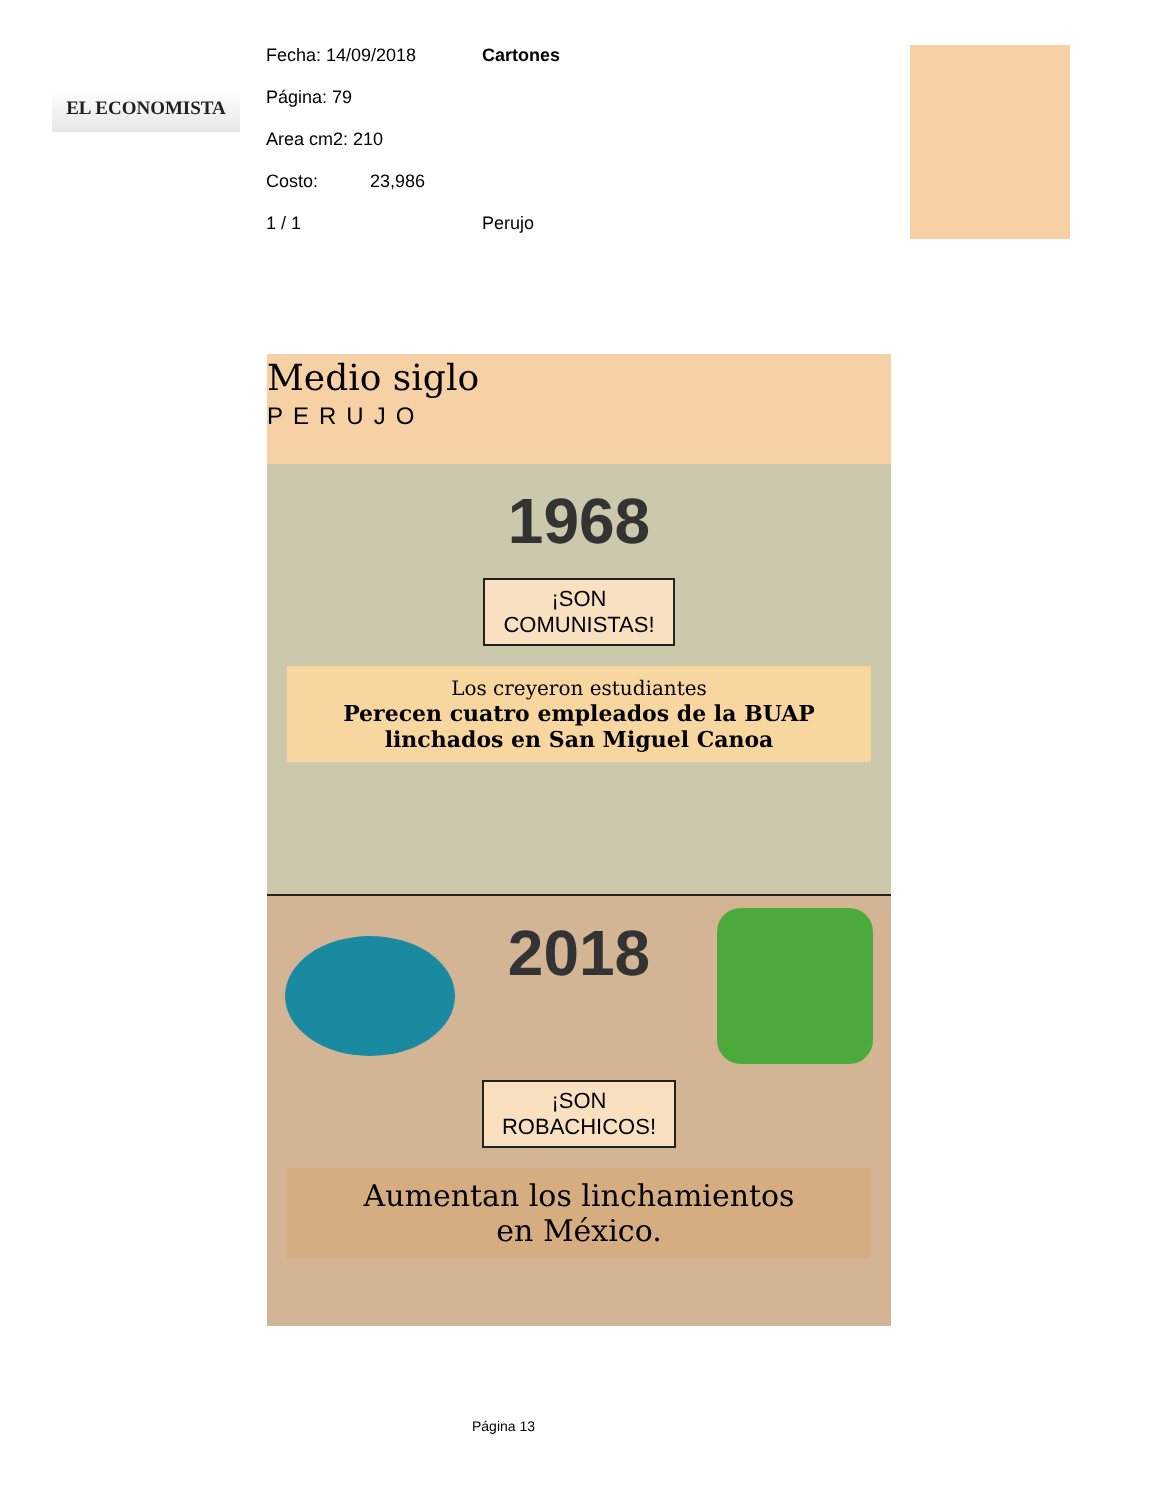EL ECONOMISTA
Fecha: 14/09/2018 Cartones
Página: 79
Area cm2: 210
Costo: 23,986
1 / 1 Perujo
Medio siglo
PERUJO
1968
¡SON
COMUNISTAS!
Los creyeron estudiantes
Perecen cuatro empleados de la BUAP
linchados en San Miguel Canoa
2018
¡SON
ROBACHICOS!
Aumentan los linchamientos
en México.
Página 13